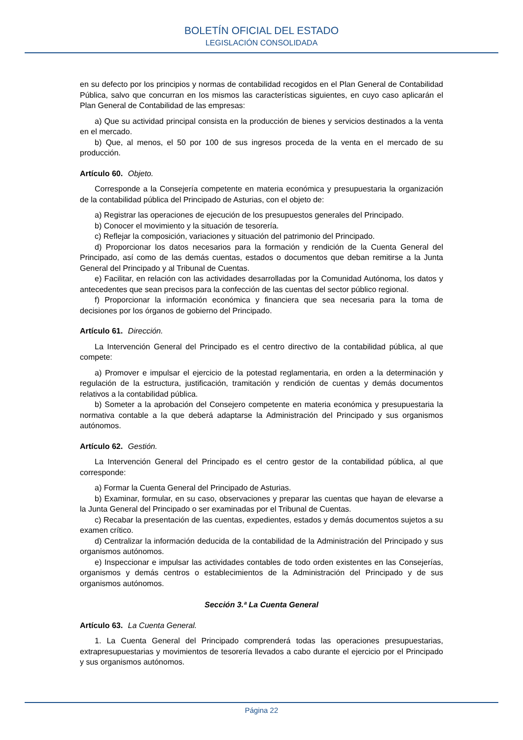BOLETÍN OFICIAL DEL ESTADO
LEGISLACIÓN CONSOLIDADA
en su defecto por los principios y normas de contabilidad recogidos en el Plan General de Contabilidad Pública, salvo que concurran en los mismos las características siguientes, en cuyo caso aplicarán el Plan General de Contabilidad de las empresas:
a) Que su actividad principal consista en la producción de bienes y servicios destinados a la venta en el mercado.
b) Que, al menos, el 50 por 100 de sus ingresos proceda de la venta en el mercado de su producción.
Artículo 60. Objeto.
Corresponde a la Consejería competente en materia económica y presupuestaria la organización de la contabilidad pública del Principado de Asturias, con el objeto de:
a) Registrar las operaciones de ejecución de los presupuestos generales del Principado.
b) Conocer el movimiento y la situación de tesorería.
c) Reflejar la composición, variaciones y situación del patrimonio del Principado.
d) Proporcionar los datos necesarios para la formación y rendición de la Cuenta General del Principado, así como de las demás cuentas, estados o documentos que deban remitirse a la Junta General del Principado y al Tribunal de Cuentas.
e) Facilitar, en relación con las actividades desarrolladas por la Comunidad Autónoma, los datos y antecedentes que sean precisos para la confección de las cuentas del sector público regional.
f) Proporcionar la información económica y financiera que sea necesaria para la toma de decisiones por los órganos de gobierno del Principado.
Artículo 61. Dirección.
La Intervención General del Principado es el centro directivo de la contabilidad pública, al que compete:
a) Promover e impulsar el ejercicio de la potestad reglamentaria, en orden a la determinación y regulación de la estructura, justificación, tramitación y rendición de cuentas y demás documentos relativos a la contabilidad pública.
b) Someter a la aprobación del Consejero competente en materia económica y presupuestaria la normativa contable a la que deberá adaptarse la Administración del Principado y sus organismos autónomos.
Artículo 62. Gestión.
La Intervención General del Principado es el centro gestor de la contabilidad pública, al que corresponde:
a) Formar la Cuenta General del Principado de Asturias.
b) Examinar, formular, en su caso, observaciones y preparar las cuentas que hayan de elevarse a la Junta General del Principado o ser examinadas por el Tribunal de Cuentas.
c) Recabar la presentación de las cuentas, expedientes, estados y demás documentos sujetos a su examen crítico.
d) Centralizar la información deducida de la contabilidad de la Administración del Principado y sus organismos autónomos.
e) Inspeccionar e impulsar las actividades contables de todo orden existentes en las Consejerías, organismos y demás centros o establecimientos de la Administración del Principado y de sus organismos autónomos.
Sección 3.ª La Cuenta General
Artículo 63. La Cuenta General.
1. La Cuenta General del Principado comprenderá todas las operaciones presupuestarias, extrapresupuestarias y movimientos de tesorería llevados a cabo durante el ejercicio por el Principado y sus organismos autónomos.
Página 22